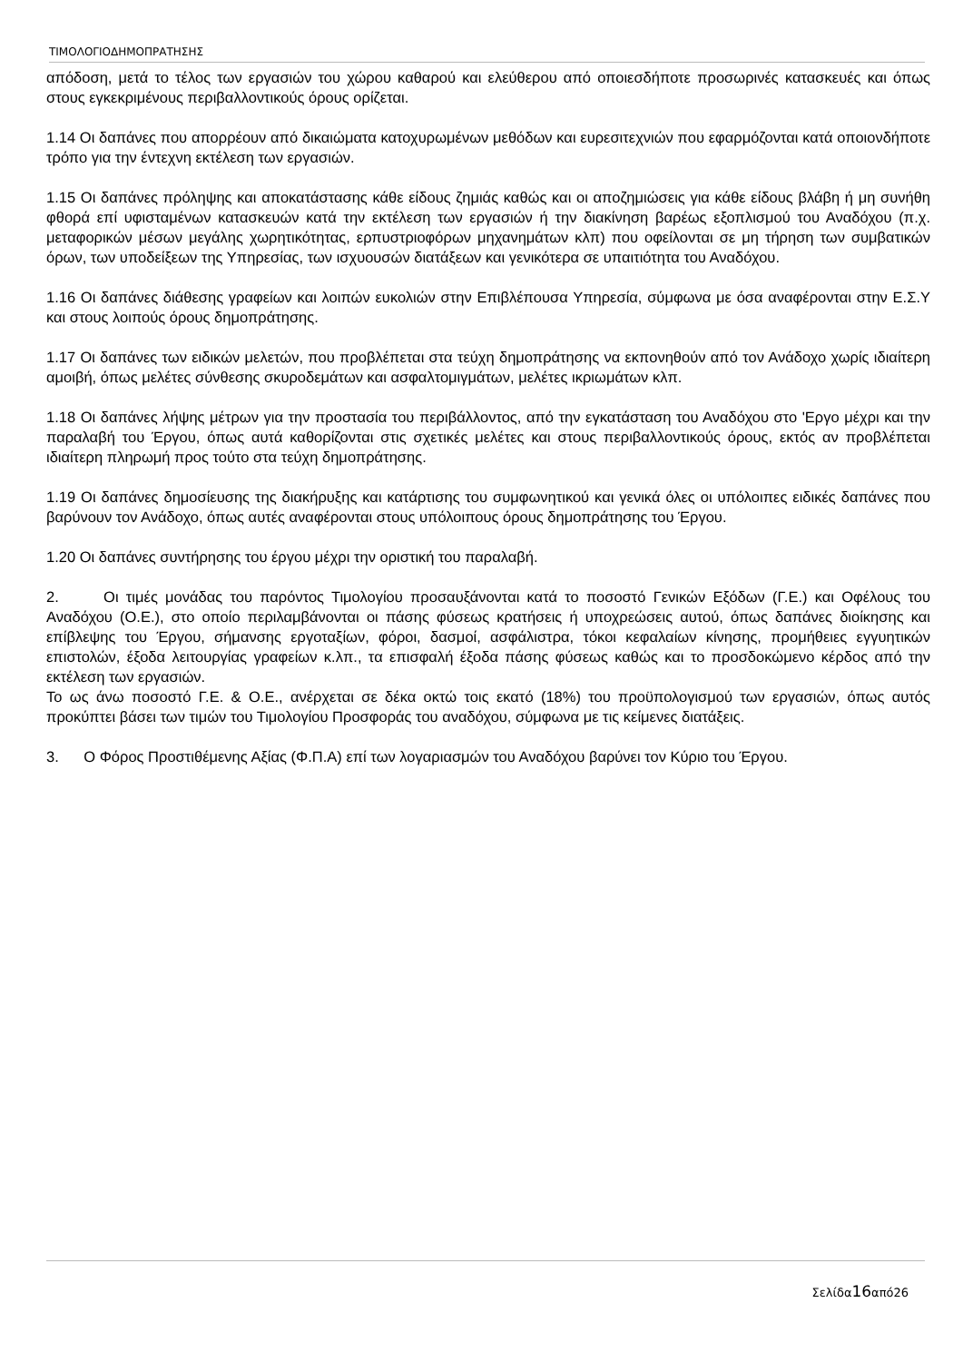ΤΙΜΟΛΟΓΙΟΔΗΜΟΠΡΑΤΗΣΗΣ
απόδοση, μετά το τέλος των εργασιών του χώρου καθαρού και ελεύθερου από οποιεσδήποτε προσωρινές κατασκευές και όπως στους εγκεκριμένους περιβαλλοντικούς όρους ορίζεται.
1.14 Οι δαπάνες που απορρέουν από δικαιώματα κατοχυρωμένων μεθόδων και ευρεσιτεχνιών που εφαρμόζονται κατά οποιονδήποτε τρόπο για την έντεχνη εκτέλεση των εργασιών.
1.15 Οι δαπάνες πρόληψης και αποκατάστασης κάθε είδους ζημιάς καθώς και οι αποζημιώσεις για κάθε είδους βλάβη ή μη συνήθη φθορά επί υφισταμένων κατασκευών κατά την εκτέλεση των εργασιών ή την διακίνηση βαρέως εξοπλισμού του Αναδόχου (π.χ. μεταφορικών μέσων μεγάλης χωρητικότητας, ερπυστριοφόρων μηχανημάτων κλπ) που οφείλονται σε μη τήρηση των συμβατικών όρων, των υποδείξεων της Υπηρεσίας, των ισχυουσών διατάξεων και γενικότερα σε υπαιτιότητα του Αναδόχου.
1.16 Οι δαπάνες διάθεσης γραφείων και λοιπών ευκολιών στην Επιβλέπουσα Υπηρεσία, σύμφωνα με όσα αναφέρονται στην Ε.Σ.Υ και στους λοιπούς όρους δημοπράτησης.
1.17 Οι δαπάνες των ειδικών μελετών, που προβλέπεται στα τεύχη δημοπράτησης να εκπονηθούν από τον Ανάδοχο χωρίς ιδιαίτερη αμοιβή, όπως μελέτες σύνθεσης σκυροδεμάτων και ασφαλτομιγμάτων, μελέτες ικριωμάτων κλπ.
1.18 Οι δαπάνες λήψης μέτρων για την προστασία του περιβάλλοντος, από την εγκατάσταση του Αναδόχου στο 'Εργο μέχρι και την παραλαβή του Έργου, όπως αυτά καθορίζονται στις σχετικές μελέτες και στους περιβαλλοντικούς όρους, εκτός αν προβλέπεται ιδιαίτερη πληρωμή προς τούτο στα τεύχη δημοπράτησης.
1.19 Οι δαπάνες δημοσίευσης της διακήρυξης και κατάρτισης του συμφωνητικού και γενικά όλες οι υπόλοιπες ειδικές δαπάνες που βαρύνουν τον Ανάδοχο, όπως αυτές αναφέρονται στους υπόλοιπους όρους δημοπράτησης του Έργου.
1.20 Οι δαπάνες συντήρησης του έργου μέχρι την οριστική του παραλαβή.
2. Οι τιμές μονάδας του παρόντος Τιμολογίου προσαυξάνονται κατά το ποσοστό Γενικών Εξόδων (Γ.Ε.) και Οφέλους του Αναδόχου (Ο.Ε.), στο οποίο περιλαμβάνονται οι πάσης φύσεως κρατήσεις ή υποχρεώσεις αυτού, όπως δαπάνες διοίκησης και επίβλεψης του Έργου, σήμανσης εργοταξίων, φόροι, δασμοί, ασφάλιστρα, τόκοι κεφαλαίων κίνησης, προμήθειες εγγυητικών επιστολών, έξοδα λειτουργίας γραφείων κ.λπ., τα επισφαλή έξοδα πάσης φύσεως καθώς και το προσδοκώμενο κέρδος από την εκτέλεση των εργασιών.
Το ως άνω ποσοστό Γ.Ε. & Ο.Ε., ανέρχεται σε δέκα οκτώ τοις εκατό (18%) του προϋπολογισμού των εργασιών, όπως αυτός προκύπτει βάσει των τιμών του Τιμολογίου Προσφοράς του αναδόχου, σύμφωνα με τις κείμενες διατάξεις.
3. Ο Φόρος Προστιθέμενης Αξίας (Φ.Π.Α) επί των λογαριασμών του Αναδόχου βαρύνει τον Κύριο του Έργου.
Σελίδα16από26